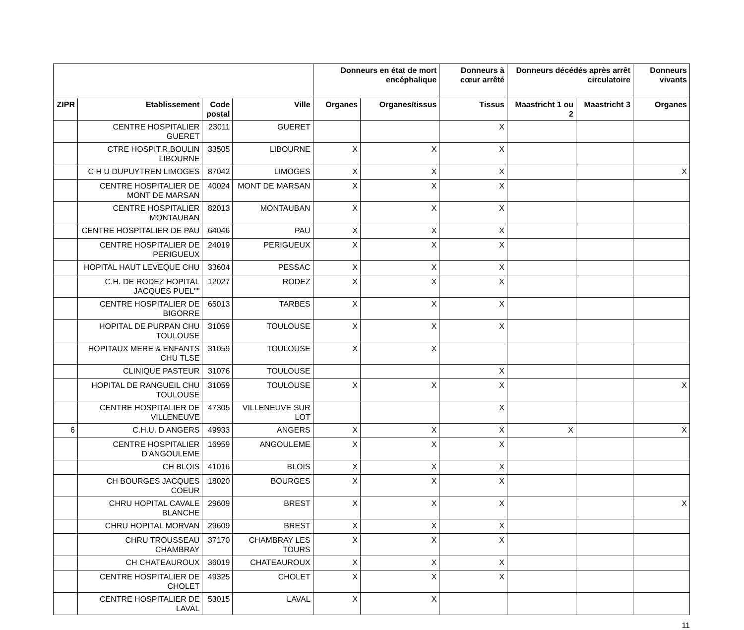| | | | | Donneurs en état de mort encéphalique | | Donneurs à cœur arrêté | Donneurs décédés après arrêt circulatoire | | Donneurs vivants |
| --- | --- | --- | --- | --- | --- | --- | --- | --- | --- |
| ZIPR | Etablissement | Code postal | Ville | Organes | Organes/tissus | Tissus | Maastricht 1 ou 2 | Maastricht 3 | Organes |
| | CENTRE HOSPITALIER GUERET | 23011 | GUERET | | | X | | | |
| | CTRE HOSPIT.R.BOULIN LIBOURNE | 33505 | LIBOURNE | X | X | X | | | |
| | C H U DUPUYTREN LIMOGES | 87042 | LIMOGES | X | X | X | | | X |
| | CENTRE HOSPITALIER DE MONT DE MARSAN | 40024 | MONT DE MARSAN | X | X | X | | | |
| | CENTRE HOSPITALIER MONTAUBAN | 82013 | MONTAUBAN | X | X | X | | | |
| | CENTRE HOSPITALIER DE PAU | 64046 | PAU | X | X | X | | | |
| | CENTRE HOSPITALIER DE PERIGUEUX | 24019 | PERIGUEUX | X | X | X | | | |
| | HOPITAL HAUT LEVEQUE CHU | 33604 | PESSAC | X | X | X | | | |
| | C.H. DE RODEZ HOPITAL JACQUES PUEL"" | 12027 | RODEZ | X | X | X | | | |
| | CENTRE HOSPITALIER DE BIGORRE | 65013 | TARBES | X | X | X | | | |
| | HOPITAL DE PURPAN CHU TOULOUSE | 31059 | TOULOUSE | X | X | X | | | |
| | HOPITAUX MERE & ENFANTS CHU TLSE | 31059 | TOULOUSE | X | X | | | | |
| | CLINIQUE PASTEUR | 31076 | TOULOUSE | | | X | | | |
| | HOPITAL DE RANGUEIL CHU TOULOUSE | 31059 | TOULOUSE | X | X | X | | | X |
| | CENTRE HOSPITALIER DE VILLENEUVE | 47305 | VILLENEUVE SUR LOT | | | X | | | |
| 6 | C.H.U. D ANGERS | 49933 | ANGERS | X | X | X | X | | X |
| | CENTRE HOSPITALIER D'ANGOULEME | 16959 | ANGOULEME | X | X | X | | | |
| | CH BLOIS | 41016 | BLOIS | X | X | X | | | |
| | CH BOURGES JACQUES COEUR | 18020 | BOURGES | X | X | X | | | |
| | CHRU HOPITAL CAVALE BLANCHE | 29609 | BREST | X | X | X | | | X |
| | CHRU HOPITAL MORVAN | 29609 | BREST | X | X | X | | | |
| | CHRU TROUSSEAU CHAMBRAY | 37170 | CHAMBRAY LES TOURS | X | X | X | | | |
| | CH CHATEAUROUX | 36019 | CHATEAUROUX | X | X | X | | | |
| | CENTRE HOSPITALIER DE CHOLET | 49325 | CHOLET | X | X | X | | | |
| | CENTRE HOSPITALIER DE LAVAL | 53015 | LAVAL | X | X | | | | |
11